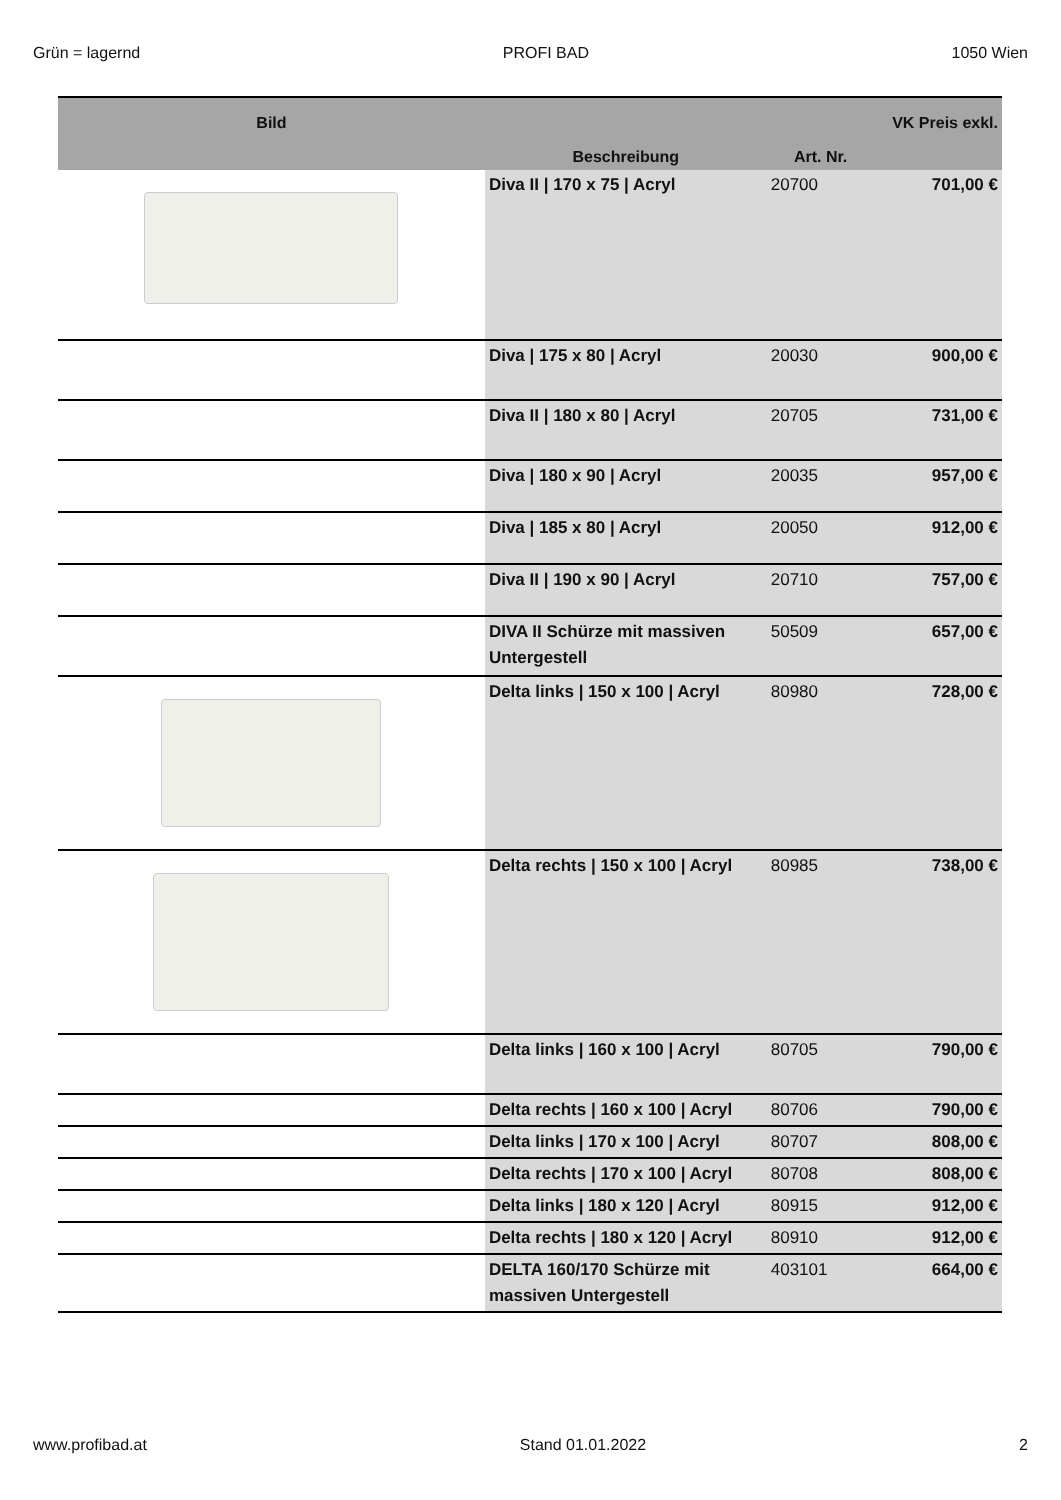Grün = lagernd PROFI BAD 1050 Wien
| Bild | Beschreibung | Art. Nr. | VK Preis exkl. |
| --- | --- | --- | --- |
| | Diva II / 170 x 75 / Acryl | 20700 | 701,00 € |
| | Diva / 175 x 80 / Acryl | 20030 | 900,00 € |
| | Diva II / 180 x 80 / Acryl | 20705 | 731,00 € |
| | Diva / 180 x 90 / Acryl | 20035 | 957,00 € |
| | Diva / 185 x 80 / Acryl | 20050 | 912,00 € |
| | Diva II / 190 x 90 / Acryl | 20710 | 757,00 € |
| | DIVA II Schürze mit massiven Untergestell | 50509 | 657,00 € |
| | Delta links / 150 x 100 / Acryl | 80980 | 728,00 € |
| | Delta rechts / 150 x 100 / Acryl | 80985 | 738,00 € |
| | Delta links / 160 x 100 / Acryl | 80705 | 790,00 € |
| | Delta rechts / 160 x 100 / Acryl | 80706 | 790,00 € |
| | Delta links / 170 x 100 / Acryl | 80707 | 808,00 € |
| | Delta rechts / 170 x 100 / Acryl | 80708 | 808,00 € |
| | Delta links / 180 x 120 / Acryl | 80915 | 912,00 € |
| | Delta rechts / 180 x 120 / Acryl | 80910 | 912,00 € |
| | DELTA 160/170 Schürze mit massiven Untergestell | 403101 | 664,00 € |
www.profibad.at Stand 01.01.2022 2